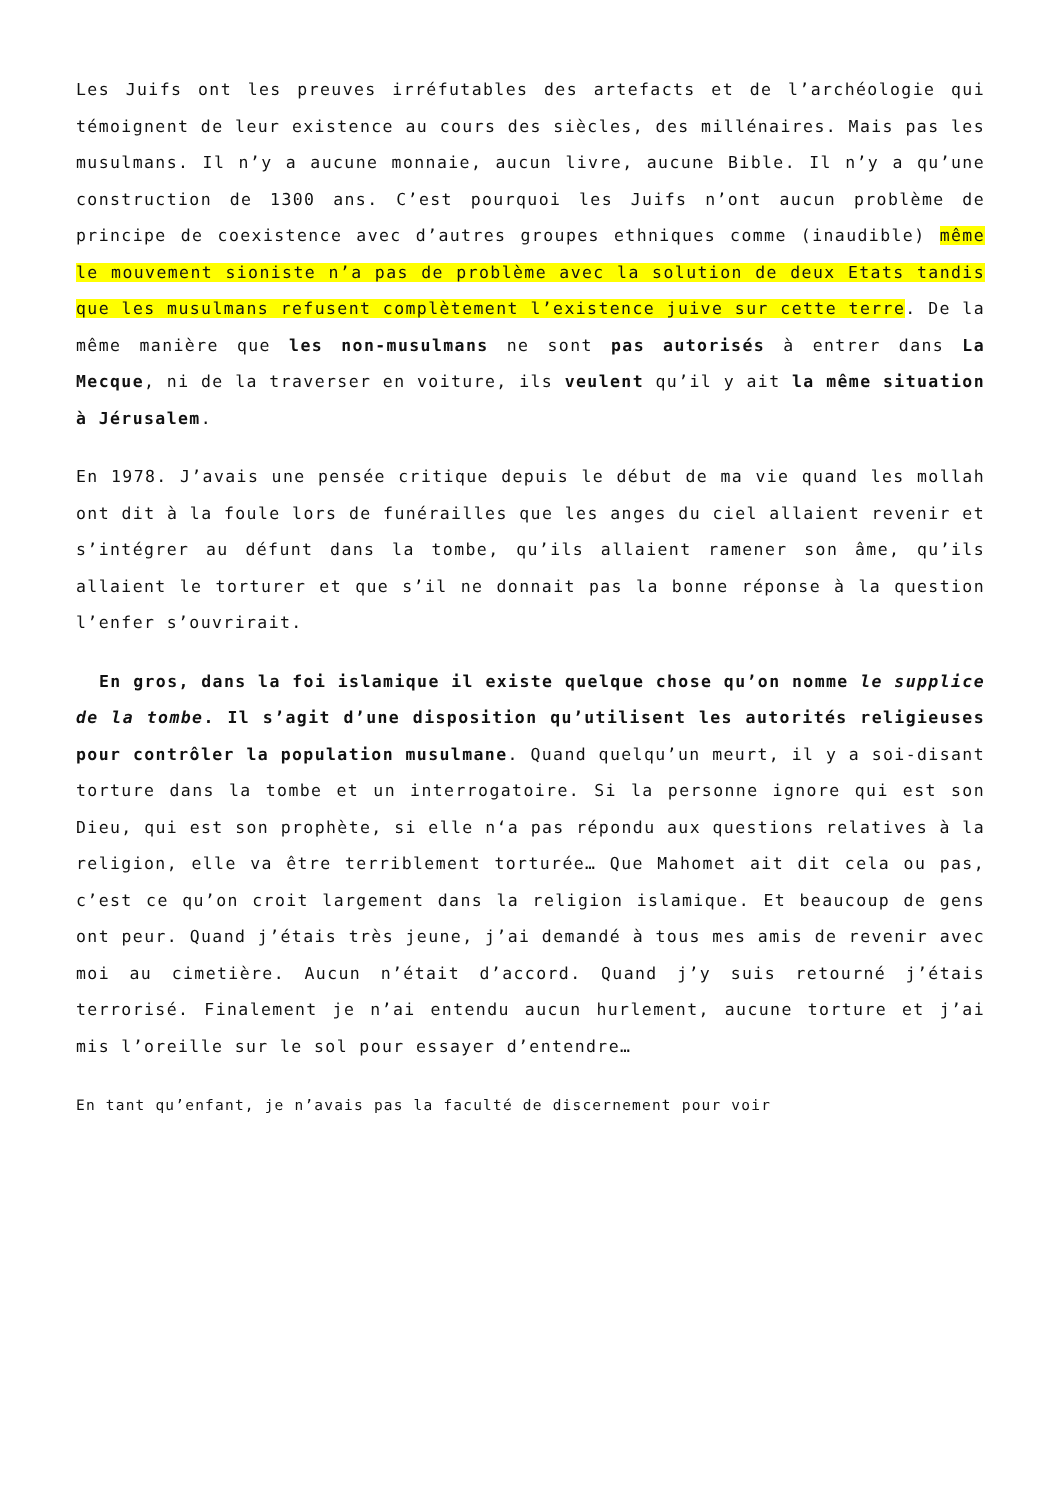Les Juifs ont les preuves irréfutables des artefacts et de l’archéologie qui témoignent de leur existence au cours des siècles, des millénaires. Mais pas les musulmans. Il n’y a aucune monnaie, aucun livre, aucune Bible. Il n’y a qu’une construction de 1300 ans. C’est pourquoi les Juifs n’ont aucun problème de principe de coexistence avec d’autres groupes ethniques comme (inaudible) même le mouvement sioniste n’a pas de problème avec la solution de deux Etats tandis que les musulmans refusent complètement l’existence juive sur cette terre. De la même manière que les non-musulmans ne sont pas autorisés à entrer dans La Mecque, ni de la traverser en voiture, ils veulent qu’il y ait la même situation à Jérusalem.
En 1978. J’avais une pensée critique depuis le début de ma vie quand les mollah ont dit à la foule lors de funérailles que les anges du ciel allaient revenir et s’intégrer au défunt dans la tombe, qu’ils allaient ramener son âme, qu’ils allaient le torturer et que s’il ne donnait pas la bonne réponse à la question l’enfer s’ouvrirait.
En gros, dans la foi islamique il existe quelque chose qu’on nomme le supplice de la tombe. Il s’agit d’une disposition qu’utilisent les autorités religieuses pour contrôler la population musulmane. Quand quelqu’un meurt, il y a soi-disant torture dans la tombe et un interrogatoire. Si la personne ignore qui est son Dieu, qui est son prophète, si elle n‘a pas répondu aux questions relatives à la religion, elle va être terriblement torturée… Que Mahomet ait dit cela ou pas, c’est ce qu’on croit largement dans la religion islamique. Et beaucoup de gens ont peur. Quand j’étais très jeune, j’ai demandé à tous mes amis de revenir avec moi au cimetière. Aucun n’était d’accord. Quand j’y suis retourné j’étais terrorisé. Finalement je n’ai entendu aucun hurlement, aucune torture et j’ai mis l’oreille sur le sol pour essayer d’entendre…
En tant qu’enfant, je n’avais pas la faculté de discernement pour voir